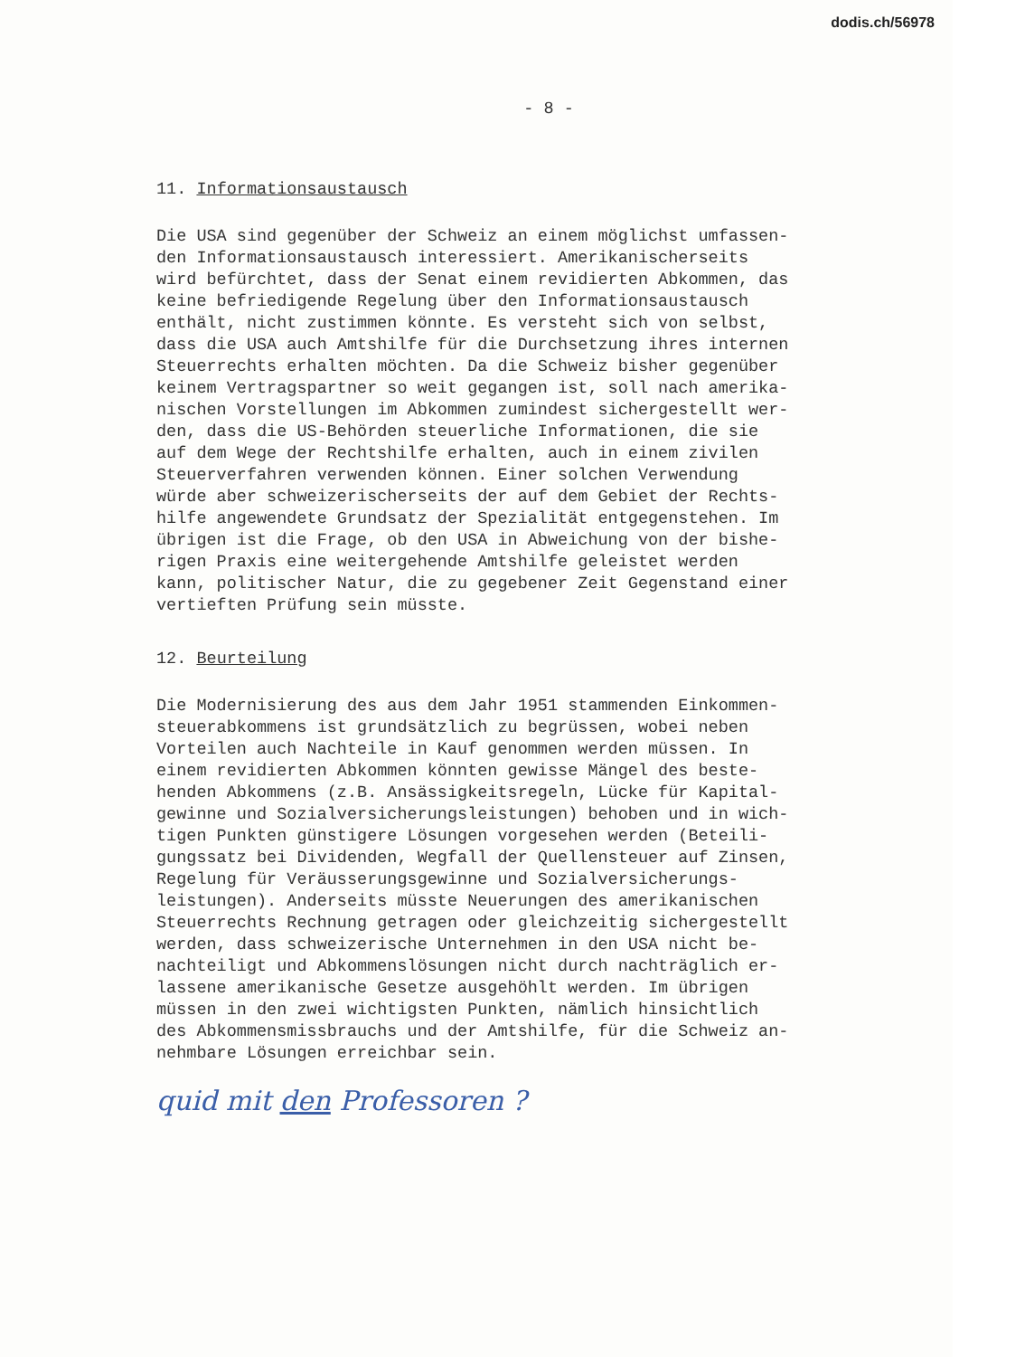dodis.ch/56978
- 8 -
11. Informationsaustausch
Die USA sind gegenüber der Schweiz an einem möglichst umfassen- den Informationsaustausch interessiert. Amerikanischerseits wird befürchtet, dass der Senat einem revidierten Abkommen, das keine befriedigende Regelung über den Informationsaustausch enthält, nicht zustimmen könnte. Es versteht sich von selbst, dass die USA auch Amtshilfe für die Durchsetzung ihres internen Steuerrechts erhalten möchten. Da die Schweiz bisher gegenüber keinem Vertragspartner so weit gegangen ist, soll nach amerika- nischen Vorstellungen im Abkommen zumindest sichergestellt wer- den, dass die US-Behörden steuerliche Informationen, die sie auf dem Wege der Rechtshilfe erhalten, auch in einem zivilen Steuerverfahren verwenden können. Einer solchen Verwendung würde aber schweizerischerseits der auf dem Gebiet der Rechts- hilfe angewendete Grundsatz der Spezialität entgegenstehen. Im übrigen ist die Frage, ob den USA in Abweichung von der bishe- rigen Praxis eine weitergehende Amtshilfe geleistet werden kann, politischer Natur, die zu gegebener Zeit Gegenstand einer vertieften Prüfung sein müsste.
12. Beurteilung
Die Modernisierung des aus dem Jahr 1951 stammenden Einkommen- steuerabkommens ist grundsätzlich zu begrüssen, wobei neben Vorteilen auch Nachteile in Kauf genommen werden müssen. In einem revidierten Abkommen könnten gewisse Mängel des beste- henden Abkommens (z.B. Ansässigkeitsregeln, Lücke für Kapital- gewinne und Sozialversicherungsleistungen) behoben und in wich- tigen Punkten günstigere Lösungen vorgesehen werden (Beteili- gungssatz bei Dividenden, Wegfall der Quellensteuer auf Zinsen, Regelung für Veräusserungsgewinne und Sozialversicherungs- leistungen). Anderseits müsste Neuerungen des amerikanischen Steuerrechts Rechnung getragen oder gleichzeitig sichergestellt werden, dass schweizerische Unternehmen in den USA nicht be- nachteiligt und Abkommenslösungen nicht durch nachträglich er- lassene amerikanische Gesetze ausgehöhlt werden. Im übrigen müssen in den zwei wichtigsten Punkten, nämlich hinsichtlich des Abkommensmissbrauchs und der Amtshilfe, für die Schweiz an- nehmbare Lösungen erreichbar sein.
quid mit den Professoren ?